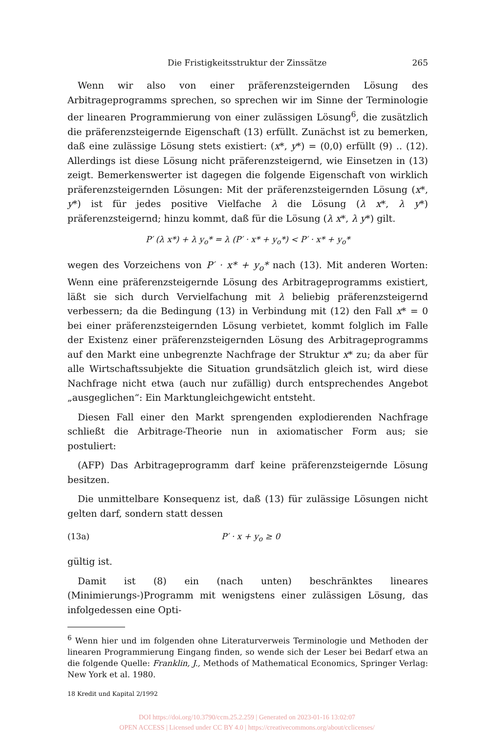Die Fristigkeitsstruktur der Zinssätze 265
Wenn wir also von einer präferenzsteigernden Lösung des Arbitrageprogramms sprechen, so sprechen wir im Sinne der Terminologie der linearen Programmierung von einer zulässigen Lösung<sup>6</sup>, die zusätzlich die präferenzsteigernde Eigenschaft (13) erfüllt. Zunächst ist zu bemerken, daß eine zulässige Lösung stets existiert: (x*, y*) = (0,0) erfüllt (9) .. (12). Allerdings ist diese Lösung nicht präferenzsteigernd, wie Einsetzen in (13) zeigt. Bemerkenswerter ist dagegen die folgende Eigenschaft von wirklich präferenzsteigernden Lösungen: Mit der präferenzsteigernden Lösung (x*, y*) ist für jedes positive Vielfache λ die Lösung (λ x*, λ y*) präferenzsteigernd; hinzu kommt, daß für die Lösung (λ x*, λ y*) gilt.
P′ (λ x*) + λ y<sub>o</sub>* = λ (P′ · x* + y<sub>o</sub>*) < P′ · x* + y<sub>o</sub>*
wegen des Vorzeichens von P′ · x* + y<sub>o</sub>* nach (13). Mit anderen Worten: Wenn eine präferenzsteigernde Lösung des Arbitrageprogramms existiert, läßt sie sich durch Vervielfachung mit λ beliebig präferenzsteigernd verbessern; da die Bedingung (13) in Verbindung mit (12) den Fall x* = 0 bei einer präferenzsteigernden Lösung verbietet, kommt folglich im Falle der Existenz einer präferenzsteigernden Lösung des Arbitrageprogramms auf den Markt eine unbegrenzte Nachfrage der Struktur x* zu; da aber für alle Wirtschaftssubjekte die Situation grundsätzlich gleich ist, wird diese Nachfrage nicht etwa (auch nur zufällig) durch entsprechendes Angebot „ausgeglichen“: Ein Marktungleichgewicht entsteht.
Diesen Fall einer den Markt sprengenden explodierenden Nachfrage schließt die Arbitrage-Theorie nun in axiomatischer Form aus; sie postuliert:
(AFP) Das Arbitrageprogramm darf keine präferenzsteigernde Lösung besitzen.
Die unmittelbare Konsequenz ist, daß (13) für zulässige Lösungen nicht gelten darf, sondern statt dessen
(13a) P′ · x + y<sub>o</sub> ≥ 0
gültig ist.
Damit ist (8) ein (nach unten) beschränktes lineares (Minimierungs-)Programm mit wenigstens einer zulässigen Lösung, das infolgedessen eine Opti-
<sup>6</sup> Wenn hier und im folgenden ohne Literaturverweis Terminologie und Methoden der linearen Programmierung Eingang finden, so wende sich der Leser bei Bedarf etwa an die folgende Quelle: Franklin, J., Methods of Mathematical Economics, Springer Verlag: New York et al. 1980.
18 Kredit und Kapital 2/1992
DOI https://doi.org/10.3790/ccm.25.2.259 | Generated on 2023-01-16 13:02:07
OPEN ACCESS | Licensed under CC BY 4.0 | https://creativecommons.org/about/cclicenses/